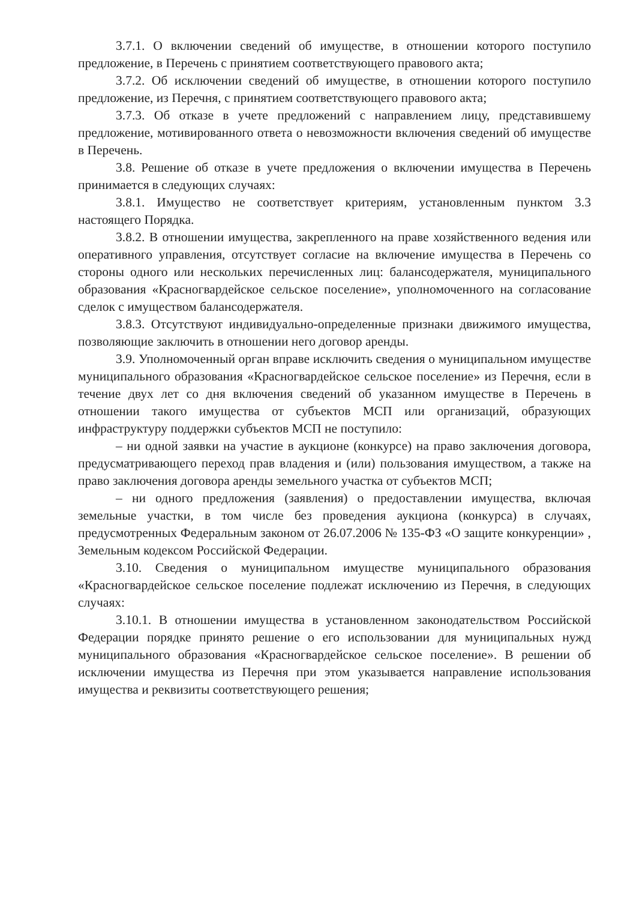3.7.1. О включении сведений об имуществе, в отношении которого поступило предложение, в Перечень с принятием соответствующего правового акта;
3.7.2. Об исключении сведений об имуществе, в отношении которого поступило предложение, из Перечня, с принятием соответствующего правового акта;
3.7.3. Об отказе в учете предложений с направлением лицу, представившему предложение, мотивированного ответа о невозможности включения сведений об имуществе в Перечень.
3.8. Решение об отказе в учете предложения о включении имущества в Перечень принимается в следующих случаях:
3.8.1. Имущество не соответствует критериям, установленным пунктом 3.3 настоящего Порядка.
3.8.2. В отношении имущества, закрепленного на праве хозяйственного ведения или оперативного управления, отсутствует согласие на включение имущества в Перечень со стороны одного или нескольких перечисленных лиц: балансодержателя, муниципального образования «Красногвардейское сельское поселение», уполномоченного на согласование сделок с имуществом балансодержателя.
3.8.3. Отсутствуют индивидуально-определенные признаки движимого имущества, позволяющие заключить в отношении него договор аренды.
3.9. Уполномоченный орган вправе исключить сведения о муниципальном имуществе муниципального образования «Красногвардейское сельское поселение» из Перечня, если в течение двух лет со дня включения сведений об указанном имуществе в Перечень в отношении такого имущества от субъектов МСП или организаций, образующих инфраструктуру поддержки субъектов МСП не поступило:
– ни одной заявки на участие в аукционе (конкурсе) на право заключения договора, предусматривающего переход прав владения и (или) пользования имуществом, а также на право заключения договора аренды земельного участка от субъектов МСП;
– ни одного предложения (заявления) о предоставлении имущества, включая земельные участки, в том числе без проведения аукциона (конкурса) в случаях, предусмотренных Федеральным законом от 26.07.2006 № 135-ФЗ «О защите конкуренции» , Земельным кодексом Российской Федерации.
3.10. Сведения о муниципальном имуществе муниципального образования «Красногвардейское сельское поселение подлежат исключению из Перечня, в следующих случаях:
3.10.1. В отношении имущества в установленном законодательством Российской Федерации порядке принято решение о его использовании для муниципальных нужд муниципального образования «Красногвардейское сельское поселение». В решении об исключении имущества из Перечня при этом указывается направление использования имущества и реквизиты соответствующего решения;